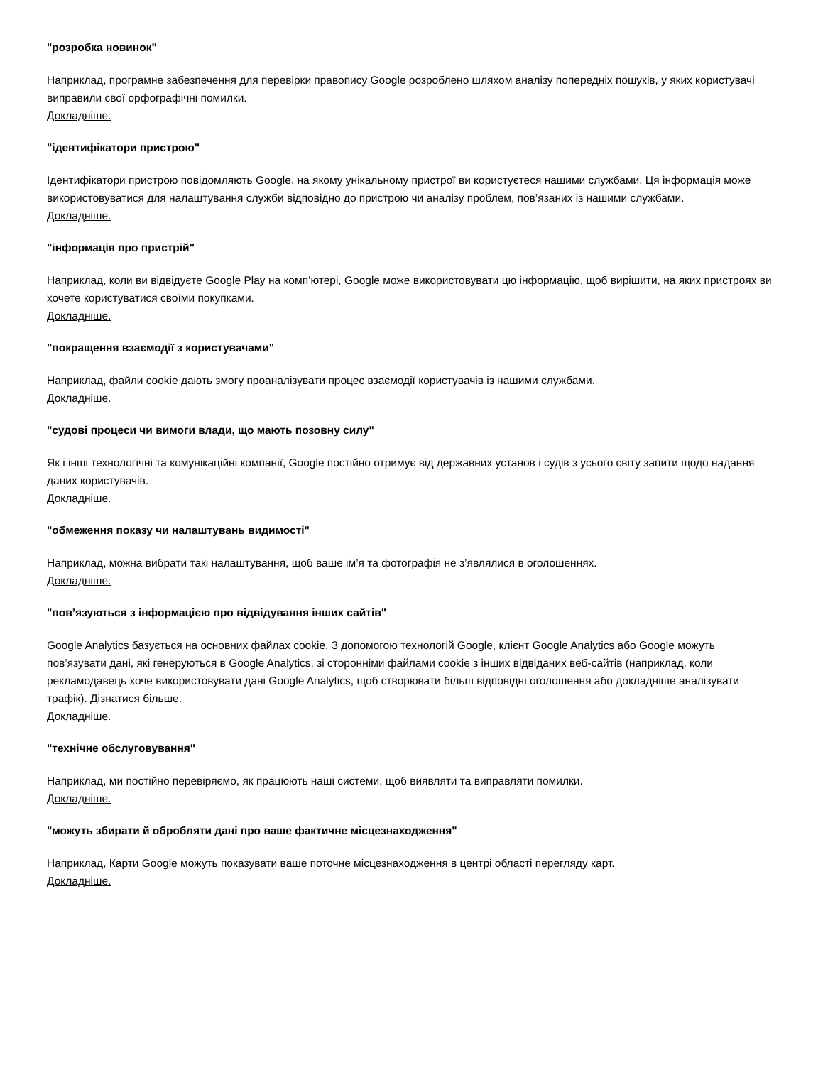"розробка новинок"
Наприклад, програмне забезпечення для перевірки правопису Google розроблено шляхом аналізу попередніх пошуків, у яких користувачі виправили свої орфографічні помилки.
Докладніше.
"ідентифікатори пристрою"
Ідентифікатори пристрою повідомляють Google, на якому унікальному пристрої ви користуєтеся нашими службами. Ця інформація може використовуватися для налаштування служби відповідно до пристрою чи аналізу проблем, пов’язаних із нашими службами.
Докладніше.
"інформація про пристрій"
Наприклад, коли ви відвідуєте Google Play на комп’ютері, Google може використовувати цю інформацію, щоб вирішити, на яких пристроях ви хочете користуватися своїми покупками.
Докладніше.
"покращення взаємодії з користувачами"
Наприклад, файли cookie дають змогу проаналізувати процес взаємодії користувачів із нашими службами.
Докладніше.
"судові процеси чи вимоги влади, що мають позовну силу"
Як і інші технологічні та комунікаційні компанії, Google постійно отримує від державних установ і судів з усього світу запити щодо надання даних користувачів.
Докладніше.
"обмеження показу чи налаштувань видимості"
Наприклад, можна вибрати такі налаштування, щоб ваше ім’я та фотографія не з’являлися в оголошеннях.
Докладніше.
"пов’язуються з інформацією про відвідування інших сайтів"
Google Analytics базується на основних файлах cookie. З допомогою технологій Google, клієнт Google Analytics або Google можуть пов’язувати дані, які генеруються в Google Analytics, зі сторонніми файлами cookie з інших відвіданих веб-сайтів (наприклад, коли рекламодавець хоче використовувати дані Google Analytics, щоб створювати більш відповідні оголошення або докладніше аналізувати трафік). Дізнатися більше.
Докладніше.
"технічне обслуговування"
Наприклад, ми постійно перевіряємо, як працюють наші системи, щоб виявляти та виправляти помилки.
Докладніше.
"можуть збирати й обробляти дані про ваше фактичне місцезнаходження"
Наприклад, Карти Google можуть показувати ваше поточне місцезнаходження в центрі області перегляду карт.
Докладніше.